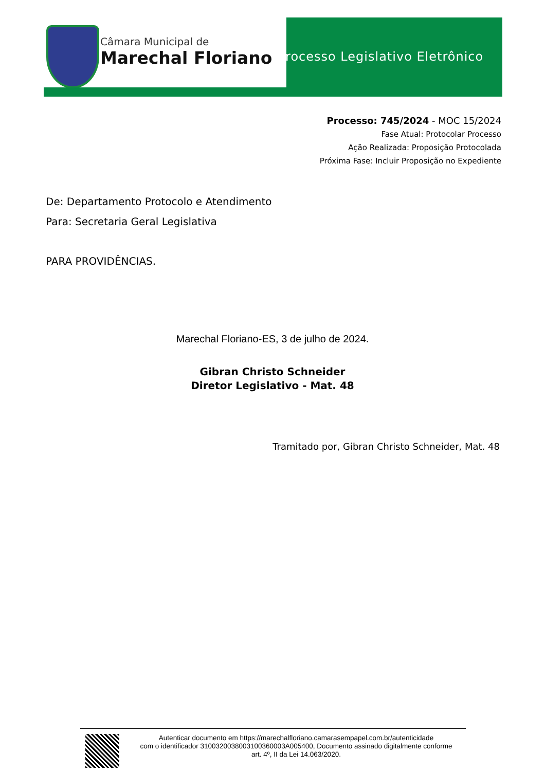Câmara Municipal de
Marechal Floriano
Processo Legislativo Eletrônico
Processo: 745/2024 - MOC 15/2024
Fase Atual: Protocolar Processo
Ação Realizada: Proposição Protocolada
Próxima Fase: Incluir Proposição no Expediente
De: Departamento Protocolo e Atendimento
Para: Secretaria Geral Legislativa
PARA PROVIDÊNCIAS.
Marechal Floriano-ES, 3 de julho de 2024.
Gibran Christo Schneider
Diretor Legislativo - Mat. 48
Tramitado por, Gibran Christo Schneider, Mat. 48
Autenticar documento em https://marechalfloriano.camarasempapel.com.br/autenticidade
com o identificador 3100320038003100360003A005400, Documento assinado digitalmente conforme
art. 4º, II da Lei 14.063/2020.